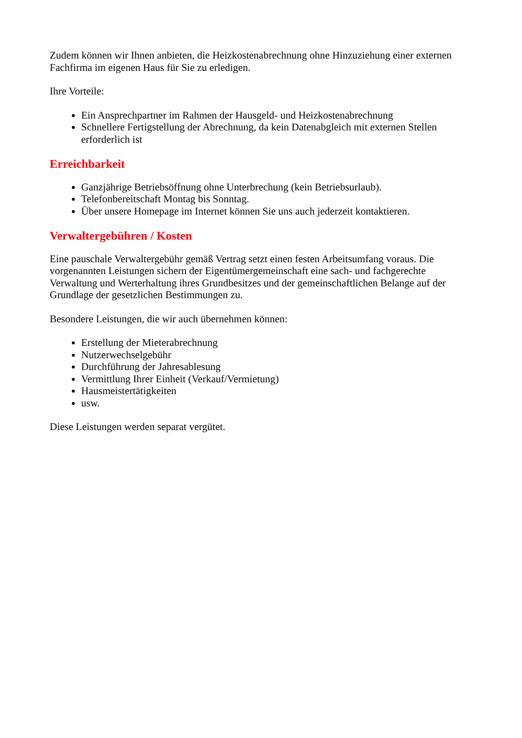Zudem können wir Ihnen anbieten, die Heizkostenabrechnung ohne Hinzuziehung einer externen Fachfirma im eigenen Haus für Sie zu erledigen.
Ihre Vorteile:
Ein Ansprechpartner im Rahmen der Hausgeld- und Heizkostenabrechnung
Schnellere Fertigstellung der Abrechnung, da kein Datenabgleich mit externen Stellen erforderlich ist
Erreichbarkeit
Ganzjährige Betriebsöffnung ohne Unterbrechung (kein Betriebsurlaub).
Telefonbereitschaft Montag bis Sonntag.
Über unsere Homepage im Internet können Sie uns auch jederzeit kontaktieren.
Verwaltergebühren / Kosten
Eine pauschale Verwaltergebühr gemäß Vertrag setzt einen festen Arbeitsumfang voraus. Die vorgenannten Leistungen sichern der Eigentümergemeinschaft eine sach- und fachgerechte Verwaltung und Werterhaltung ihres Grundbesitzes und der gemeinschaftlichen Belange auf der Grundlage der gesetzlichen Bestimmungen zu.
Besondere Leistungen, die wir auch übernehmen können:
Erstellung der Mieterabrechnung
Nutzerwechselgebühr
Durchführung der Jahresablesung
Vermittlung Ihrer Einheit (Verkauf/Vermietung)
Hausmeistertätigkeiten
usw.
Diese Leistungen werden separat vergütet.